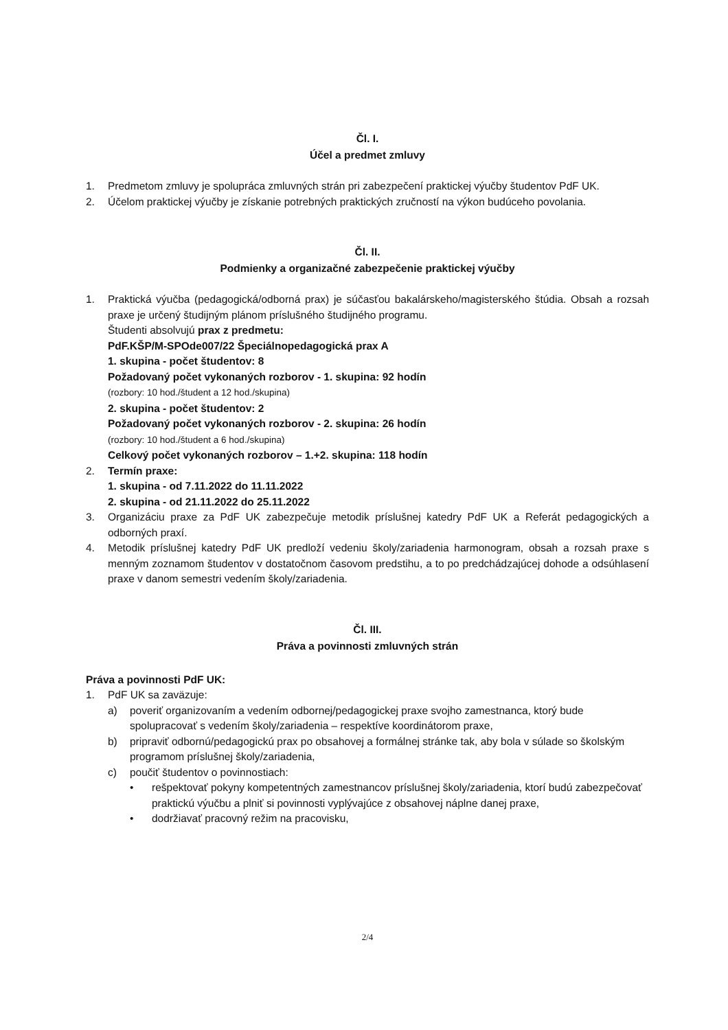Čl. I.
Účel a predmet zmluvy
1. Predmetom zmluvy je spolupráca zmluvných strán pri zabezpečení praktickej výučby študentov PdF UK.
2. Účelom praktickej výučby je získanie potrebných praktických zručností na výkon budúceho povolania.
Čl. II.
Podmienky a organizačné zabezpečenie praktickej výučby
1. Praktická výučba (pedagogická/odborná prax) je súčasťou bakalárskeho/magisterského štúdia. Obsah a rozsah praxe je určený študijným plánom príslušného študijného programu.
Študenti absolvujú prax z predmetu:
PdF.KŠP/M-SPOde007/22 Špeciálnopedagogická prax A
1. skupina - počet študentov: 8
Požadovaný počet vykonaných rozborov - 1. skupina: 92 hodín
(rozbory: 10 hod./študent a 12 hod./skupina)
2. skupina - počet študentov: 2
Požadovaný počet vykonaných rozborov - 2. skupina: 26 hodín
(rozbory: 10 hod./študent a 6 hod./skupina)
Celkový počet vykonaných rozborov – 1.+2. skupina: 118 hodín
2. Termín praxe:
1. skupina - od 7.11.2022 do 11.11.2022
2. skupina - od 21.11.2022 do 25.11.2022
3. Organizáciu praxe za PdF UK zabezpečuje metodik príslušnej katedry PdF UK a Referát pedagogických a odborných praxí.
4. Metodik príslušnej katedry PdF UK predloží vedeniu školy/zariadenia harmonogram, obsah a rozsah praxe s menným zoznamom študentov v dostatočnom časovom predstihu, a to po predchádzajúcej dohode a odsúhlasení praxe v danom semestri vedením školy/zariadenia.
Čl. III.
Práva a povinnosti zmluvných strán
Práva a povinnosti PdF UK:
1. PdF UK sa zaväzuje:
a) poveriť organizovaním a vedením odbornej/pedagogickej praxe svojho zamestnanca, ktorý bude spolupracovať s vedením školy/zariadenia – respektíve koordinátorom praxe,
b) pripraviť odbornú/pedagogickú prax po obsahovej a formálnej stránke tak, aby bola v súlade so školským programom príslušnej školy/zariadenia,
c) poučiť študentov o povinnostiach:
• rešpektovať pokyny kompetentných zamestnancov príslušnej školy/zariadenia, ktorí budú zabezpečovať praktickú výučbu a plniť si povinnosti vyplývajúce z obsahovej náplne danej praxe,
• dodržiavať pracovný režim na pracovisku,
2/4